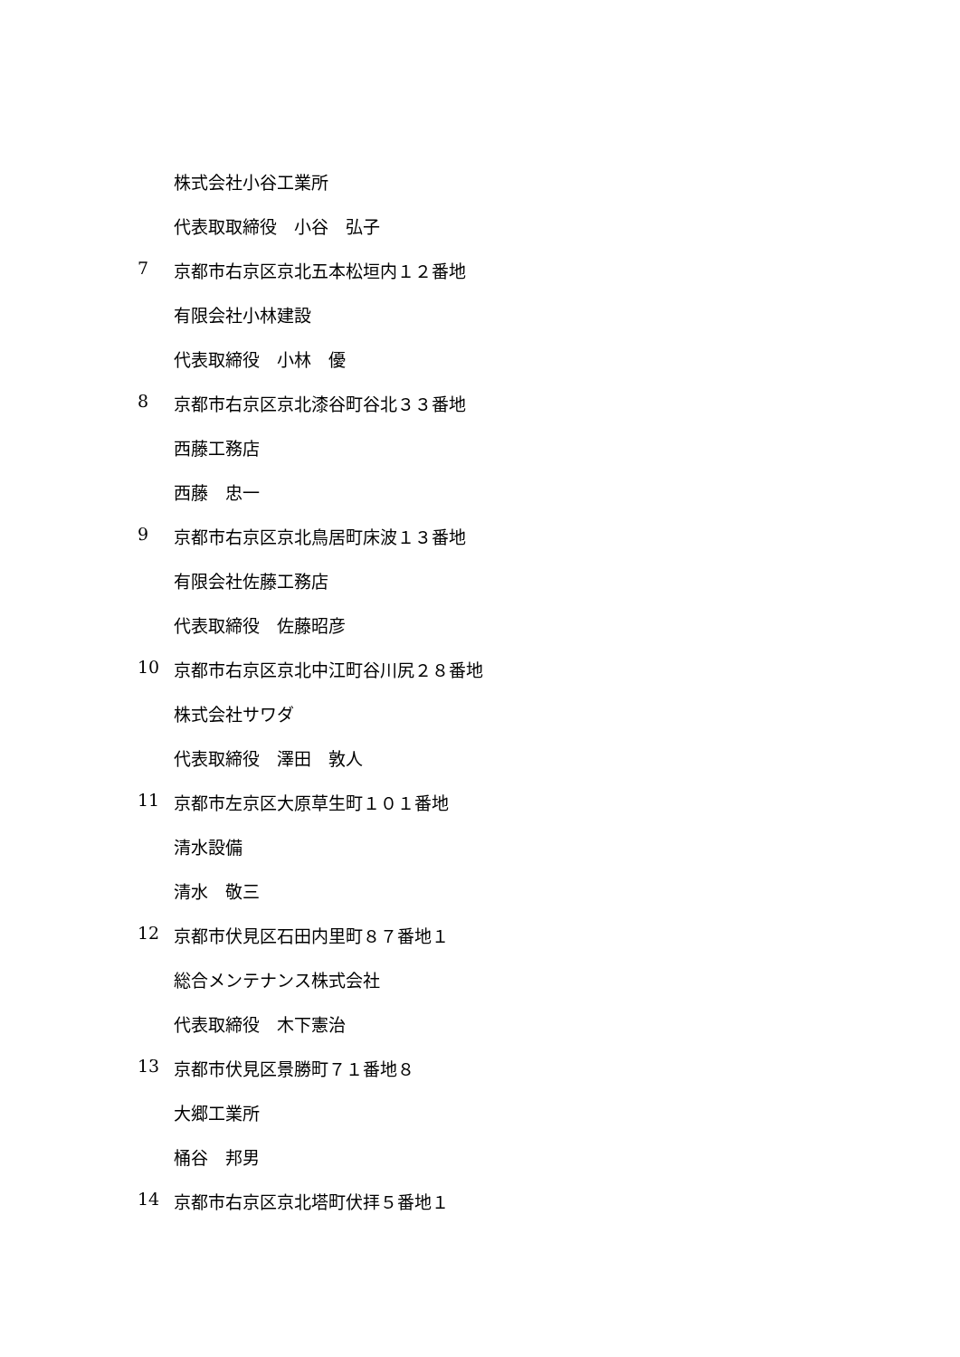株式会社小谷工業所
代表取取締役　小谷　弘子
7 京都市右京区京北五本松垣内１２番地
有限会社小林建設
代表取締役　小林　優
8 京都市右京区京北漆谷町谷北３３番地
西藤工務店
西藤　忠一
9 京都市右京区京北鳥居町床波１３番地
有限会社佐藤工務店
代表取締役　佐藤昭彦
10 京都市右京区京北中江町谷川尻２８番地
株式会社サワダ
代表取締役　澤田　敦人
11 京都市左京区大原草生町１０１番地
清水設備
清水　敬三
12 京都市伏見区石田内里町８７番地１
総合メンテナンス株式会社
代表取締役　木下憲治
13 京都市伏見区景勝町７１番地８
大郷工業所
桶谷　邦男
14 京都市右京区京北塔町伏拝５番地１